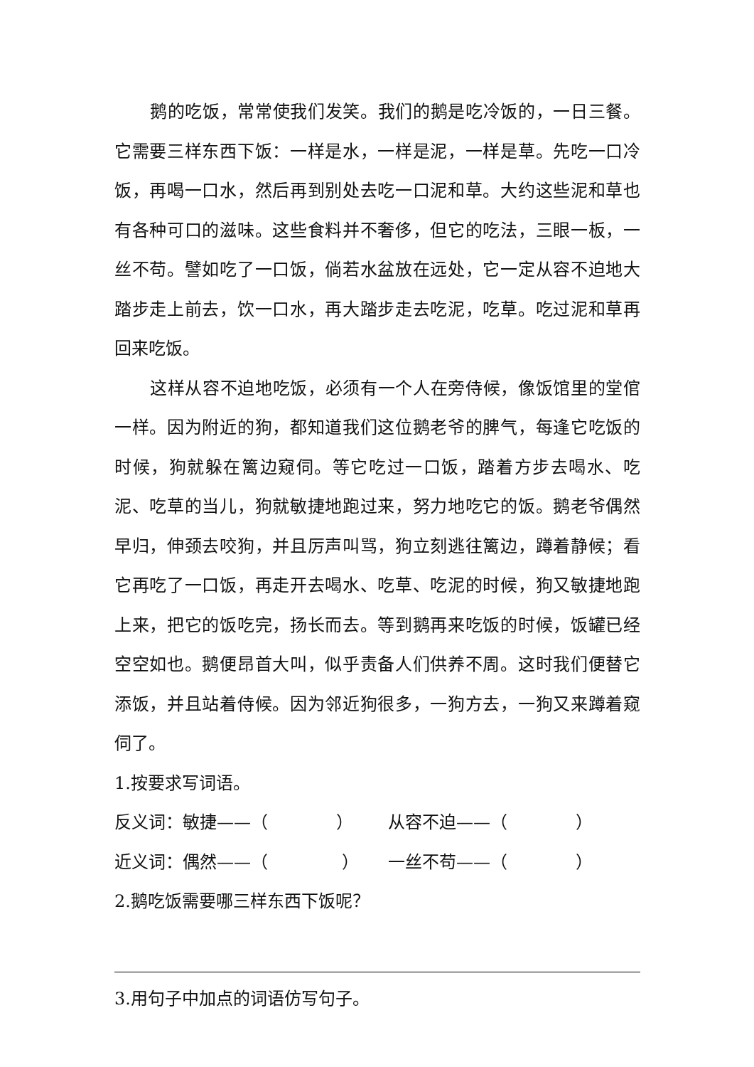鹅的吃饭，常常使我们发笑。我们的鹅是吃冷饭的，一日三餐。它需要三样东西下饭：一样是水，一样是泥，一样是草。先吃一口冷饭，再喝一口水，然后再到别处去吃一口泥和草。大约这些泥和草也有各种可口的滋味。这些食料并不奢侈，但它的吃法，三眼一板，一丝不苟。譬如吃了一口饭，倘若水盆放在远处，它一定从容不迫地大踏步走上前去，饮一口水，再大踏步走去吃泥，吃草。吃过泥和草再回来吃饭。
这样从容不迫地吃饭，必须有一个人在旁侍候，像饭馆里的堂倌一样。因为附近的狗，都知道我们这位鹅老爷的脾气，每逢它吃饭的时候，狗就躲在篱边窥伺。等它吃过一口饭，踏着方步去喝水、吃泥、吃草的当儿，狗就敏捷地跑过来，努力地吃它的饭。鹅老爷偶然早归，伸颈去咬狗，并且厉声叫骂，狗立刻逃往篱边，蹲着静候；看它再吃了一口饭，再走开去喝水、吃草、吃泥的时候，狗又敏捷地跑上来，把它的饭吃完，扬长而去。等到鹅再来吃饭的时候，饭罐已经空空如也。鹅便昂首大叫，似乎责备人们供养不周。这时我们便替它添饭，并且站着侍候。因为邻近狗很多，一狗方去，一狗又来蹲着窥伺了。
1.按要求写词语。
反义词：敏捷——（　　　　） 从容不迫——（　　　　）
近义词：偶然——（　　　　 ） 一丝不苟——（　　　　）
2.鹅吃饭需要哪三样东西下饭呢？
3.用句子中加点的词语仿写句子。